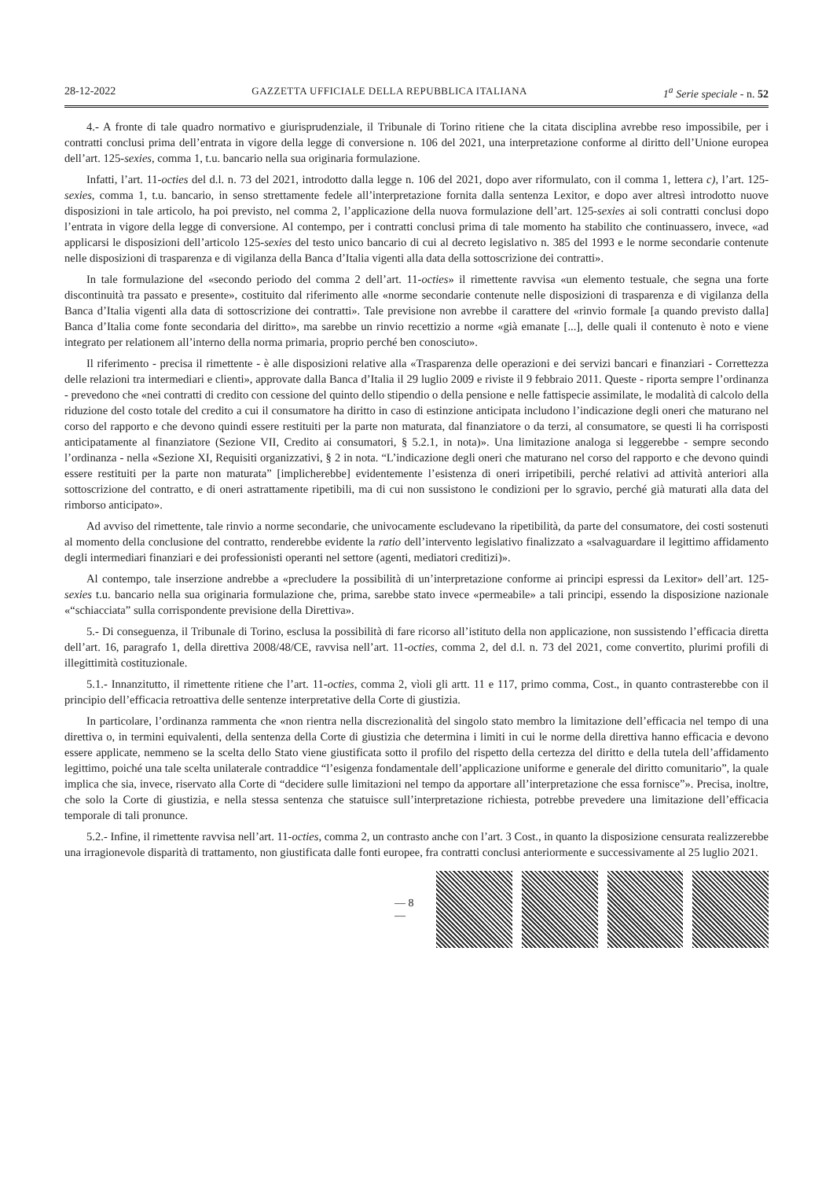28-12-2022 GAZZETTA UFFICIALE DELLA REPUBBLICA ITALIANA 1<sup>a</sup> Serie speciale - n. 52
4.- A fronte di tale quadro normativo e giurisprudenziale, il Tribunale di Torino ritiene che la citata disciplina avrebbe reso impossibile, per i contratti conclusi prima dell’entrata in vigore della legge di conversione n. 106 del 2021, una interpretazione conforme al diritto dell’Unione europea dell’art. 125-sexies, comma 1, t.u. bancario nella sua originaria formulazione.
Infatti, l’art. 11-octies del d.l. n. 73 del 2021, introdotto dalla legge n. 106 del 2021, dopo aver riformulato, con il comma 1, lettera c), l’art. 125-sexies, comma 1, t.u. bancario, in senso strettamente fedele all’interpretazione fornita dalla sentenza Lexitor, e dopo aver altresì introdotto nuove disposizioni in tale articolo, ha poi previsto, nel comma 2, l’applicazione della nuova formulazione dell’art. 125-sexies ai soli contratti conclusi dopo l’entrata in vigore della legge di conversione. Al contempo, per i contratti conclusi prima di tale momento ha stabilito che continuassero, invece, «ad applicarsi le disposizioni dell’articolo 125-sexies del testo unico bancario di cui al decreto legislativo n. 385 del 1993 e le norme secondarie contenute nelle disposizioni di trasparenza e di vigilanza della Banca d’Italia vigenti alla data della sottoscrizione dei contratti».
In tale formulazione del «secondo periodo del comma 2 dell’art. 11-octies» il rimettente ravvisa «un elemento testuale, che segna una forte discontinuità tra passato e presente», costituito dal riferimento alle «norme secondarie contenute nelle disposizioni di trasparenza e di vigilanza della Banca d’Italia vigenti alla data di sottoscrizione dei contratti». Tale previsione non avrebbe il carattere del «rinvio formale [a quando previsto dalla] Banca d’Italia come fonte secondaria del diritto», ma sarebbe un rinvio recettizio a norme «già emanate [...], delle quali il contenuto è noto e viene integrato per relationem all’interno della norma primaria, proprio perché ben conosciuto».
Il riferimento - precisa il rimettente - è alle disposizioni relative alla «Trasparenza delle operazioni e dei servizi bancari e finanziari - Correttezza delle relazioni tra intermediari e clienti», approvate dalla Banca d’Italia il 29 luglio 2009 e riviste il 9 febbraio 2011. Queste - riporta sempre l’ordinanza - prevedono che «nei contratti di credito con cessione del quinto dello stipendio o della pensione e nelle fattispecie assimilate, le modalità di calcolo della riduzione del costo totale del credito a cui il consumatore ha diritto in caso di estinzione anticipata includono l’indicazione degli oneri che maturano nel corso del rapporto e che devono quindi essere restituiti per la parte non maturata, dal finanziatore o da terzi, al consumatore, se questi li ha corrisposti anticipatamente al finanziatore (Sezione VII, Credito ai consumatori, § 5.2.1, in nota)». Una limitazione analoga si leggerebbe - sempre secondo l’ordinanza - nella «Sezione XI, Requisiti organizzativi, § 2 in nota. “L’indicazione degli oneri che maturano nel corso del rapporto e che devono quindi essere restituiti per la parte non maturata” [implicherebbe] evidentemente l’esistenza di oneri irripetibili, perché relativi ad attività anteriori alla sottoscrizione del contratto, e di oneri astrattamente ripetibili, ma di cui non sussistono le condizioni per lo sgravio, perché già maturati alla data del rimborso anticipato».
Ad avviso del rimettente, tale rinvio a norme secondarie, che univocamente escludevano la ripetibilità, da parte del consumatore, dei costi sostenuti al momento della conclusione del contratto, renderebbe evidente la ratio dell’intervento legislativo finalizzato a «salvaguardare il legittimo affidamento degli intermediari finanziari e dei professionisti operanti nel settore (agenti, mediatori creditizi)».
Al contempo, tale inserzione andrebbe a «precludere la possibilità di un’interpretazione conforme ai principi espressi da Lexitor» dell’art. 125-sexies t.u. bancario nella sua originaria formulazione che, prima, sarebbe stato invece «permeabile» a tali principi, essendo la disposizione nazionale «“schiacciata” sulla corrispondente previsione della Direttiva».
5.- Di conseguenza, il Tribunale di Torino, esclusa la possibilità di fare ricorso all’istituto della non applicazione, non sussistendo l’efficacia diretta dell’art. 16, paragrafo 1, della direttiva 2008/48/CE, ravvisa nell’art. 11-octies, comma 2, del d.l. n. 73 del 2021, come convertito, plurimi profili di illegittimità costituzionale.
5.1.- Innanzitutto, il rimettente ritiene che l’art. 11-octies, comma 2, vìoli gli artt. 11 e 117, primo comma, Cost., in quanto contrasterebbe con il principio dell’efficacia retroattiva delle sentenze interpretative della Corte di giustizia.
In particolare, l’ordinanza rammenta che «non rientra nella discrezionalità del singolo stato membro la limitazione dell’efficacia nel tempo di una direttiva o, in termini equivalenti, della sentenza della Corte di giustizia che determina i limiti in cui le norme della direttiva hanno efficacia e devono essere applicate, nemmeno se la scelta dello Stato viene giustificata sotto il profilo del rispetto della certezza del diritto e della tutela dell’affidamento legittimo, poiché una tale scelta unilaterale contraddice “l’esigenza fondamentale dell’applicazione uniforme e generale del diritto comunitario”, la quale implica che sia, invece, riservato alla Corte di “decidere sulle limitazioni nel tempo da apportare all’interpretazione che essa fornisce”». Precisa, inoltre, che solo la Corte di giustizia, e nella stessa sentenza che statuisce sull’interpretazione richiesta, potrebbe prevedere una limitazione dell’efficacia temporale di tali pronunce.
5.2.- Infine, il rimettente ravvisa nell’art. 11-octies, comma 2, un contrasto anche con l’art. 3 Cost., in quanto la disposizione censurata realizzerebbe una irragionevole disparità di trattamento, non giustificata dalle fonti europee, fra contratti conclusi anteriormente e successivamente al 25 luglio 2021.
— 8 —